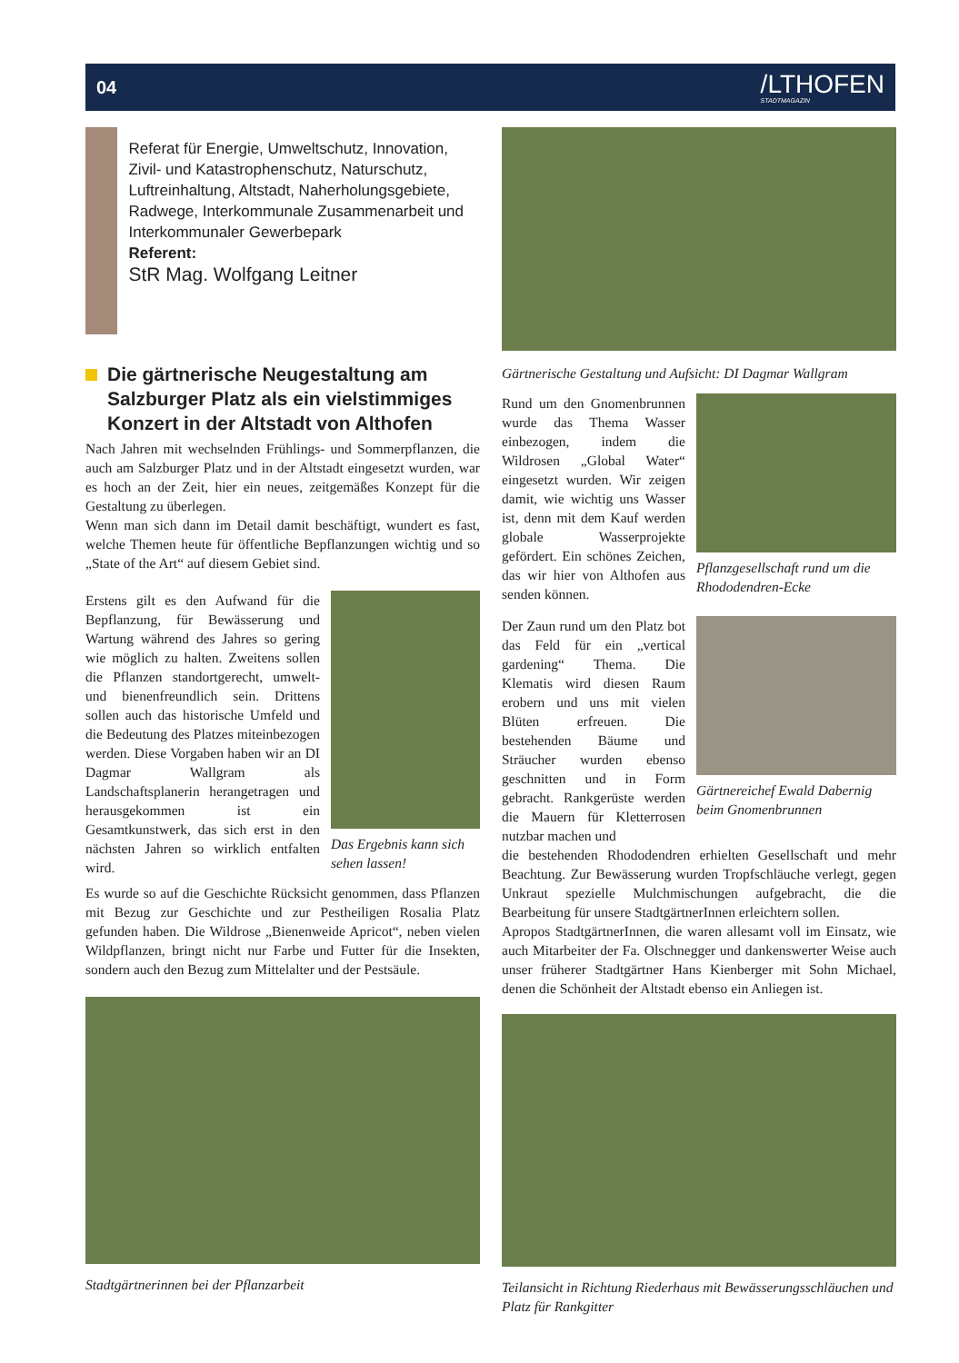04 /LTHOFEN
STADTMAGAZIN
Referat für Energie, Umweltschutz, Innovation, Zivil- und Katastrophenschutz, Naturschutz, Luftreinhaltung, Altstadt, Naherholungsgebiete, Radwege, Interkommunale Zusammenarbeit und Interkommunaler Gewerbepark
Referent:
StR Mag. Wolfgang Leitner
Die gärtnerische Neugestaltung am Salzburger Platz als ein vielstimmiges Konzert in der Altstadt von Althofen
Nach Jahren mit wechselnden Frühlings- und Sommerpflanzen, die auch am Salzburger Platz und in der Altstadt eingesetzt wurden, war es hoch an der Zeit, hier ein neues, zeitgemäßes Konzept für die Gestaltung zu überlegen.
Wenn man sich dann im Detail damit beschäftigt, wundert es fast, welche Themen heute für öffentliche Bepflanzungen wichtig und so „State of the Art“ auf diesem Gebiet sind.
Erstens gilt es den Aufwand für die Bepflanzung, für Bewässerung und Wartung während des Jahres so gering wie möglich zu halten. Zweitens sollen die Pflanzen standortgerecht, umwelt- und bienenfreundlich sein. Drittens sollen auch das historische Umfeld und die Bedeutung des Platzes miteinbezogen werden. Diese Vorgaben haben wir an DI Dagmar Wallgram als Landschaftsplanerin herangetragen und herausgekommen ist ein Gesamtkunstwerk, das sich erst in den nächsten Jahren so wirklich entfalten wird.
Das Ergebnis kann sich sehen lassen!
Es wurde so auf die Geschichte Rücksicht genommen, dass Pflanzen mit Bezug zur Geschichte und zur Pestheiligen Rosalia Platz gefunden haben. Die Wildrose „Bienenweide Apricot“, neben vielen Wildpflanzen, bringt nicht nur Farbe und Futter für die Insekten, sondern auch den Bezug zum Mittelalter und der Pestsäule.
Stadtgärtnerinnen bei der Pflanzarbeit
Gärtnerische Gestaltung und Aufsicht: DI Dagmar Wallgram
Rund um den Gnomenbrunnen wurde das Thema Wasser einbezogen, indem die Wildrosen „Global Water“ eingesetzt wurden. Wir zeigen damit, wie wichtig uns Wasser ist, denn mit dem Kauf werden globale Wasserprojekte gefördert. Ein schönes Zeichen, das wir hier von Althofen aus senden können.
Pflanzgesellschaft rund um die Rhododendren-Ecke
Der Zaun rund um den Platz bot das Feld für ein „vertical gardening“ Thema. Die Klematis wird diesen Raum erobern und uns mit vielen Blüten erfreuen. Die bestehenden Bäume und Sträucher wurden ebenso geschnitten und in Form gebracht. Rankgerüste werden die Mauern für Kletterrosen nutzbar machen und
Gärtnereichef Ewald Dabernig beim Gnomenbrunnen
die bestehenden Rhododendren erhielten Gesellschaft und mehr Beachtung. Zur Bewässerung wurden Tropfschläuche verlegt, gegen Unkraut spezielle Mulchmischungen aufgebracht, die die Bearbeitung für unsere StadtgärtnerInnen erleichtern sollen.
Apropos StadtgärtnerInnen, die waren allesamt voll im Einsatz, wie auch Mitarbeiter der Fa. Olschnegger und dankenswerter Weise auch unser früherer Stadtgärtner Hans Kienberger mit Sohn Michael, denen die Schönheit der Altstadt ebenso ein Anliegen ist.
Teilansicht in Richtung Riederhaus mit Bewässerungsschläuchen und Platz für Rankgitter